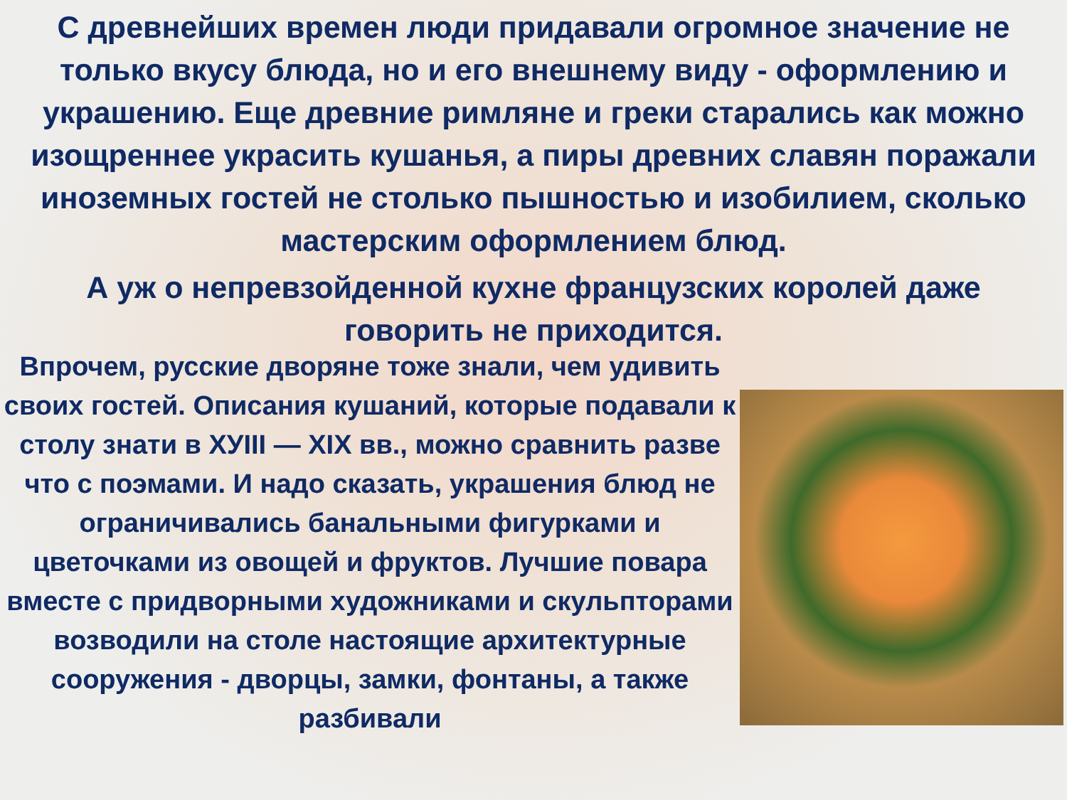С древнейших времен люди придавали огромное значение не только вкусу блюда, но и его внешнему виду - оформлению и украшению. Еще древние римляне и греки старались как можно изощреннее украсить кушанья, а пиры древних славян поражали иноземных гостей не столько пышностью и изобилием, сколько мастерским оформлением блюд.
А уж о непревзойденной кухне французских королей даже говорить не приходится.
Впрочем, русские дворяне тоже знали, чем удивить своих гостей. Описания кушаний, которые подавали к столу знати в ХУIII — XIX вв., можно сравнить разве что с поэмами. И надо сказать, украшения блюд не ограничивались банальными фигурками и цветочками из овощей и фруктов. Лучшие повара вместе с придворными художниками и скульпторами возводили на столе настоящие архитектурные сооружения - дворцы, замки, фонтаны, а также разбивали